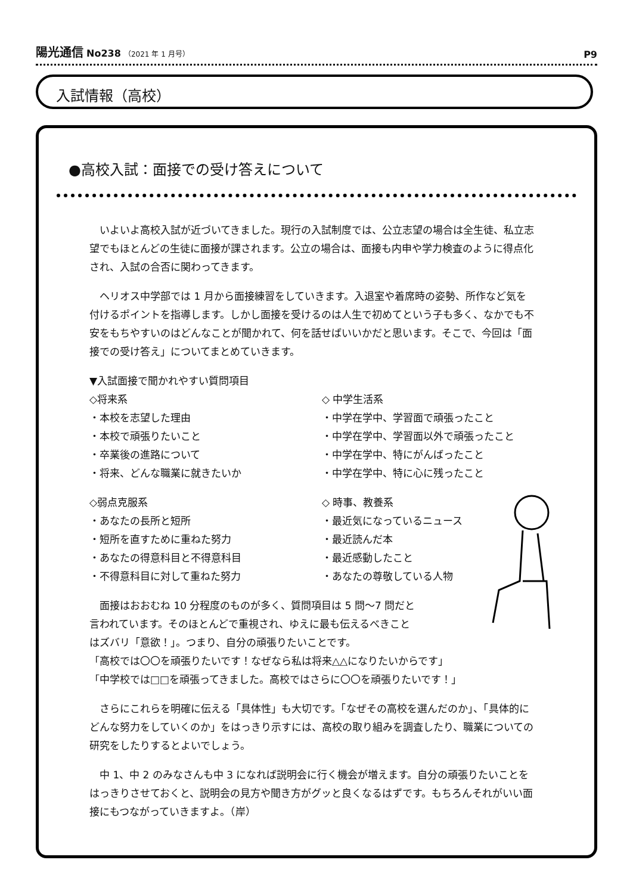陽光通信 No238 （2021 年 1 月号）
P9
入試情報（高校）
●高校入試：面接での受け答えについて
　いよいよ高校入試が近づいてきました。現行の入試制度では、公立志望の場合は全生徒、私立志望でもほとんどの生徒に面接が課されます。公立の場合は、面接も内申や学力検査のように得点化され、入試の合否に関わってきます。
　ヘリオス中学部では 1 月から面接練習をしていきます。入退室や着席時の姿勢、所作など気を付けるポイントを指導します。しかし面接を受けるのは人生で初めてという子も多く、なかでも不安をもちやすいのはどんなことが聞かれて、何を話せばいいかだと思います。そこで、今回は「面接での受け答え」についてまとめていきます。
▼入試面接で聞かれやすい質問項目
◇将来系
・本校を志望した理由
・本校で頑張りたいこと
・卒業後の進路について
・将来、どんな職業に就きたいか
◇ 中学生活系
・中学在学中、学習面で頑張ったこと
・中学在学中、学習面以外で頑張ったこと
・中学在学中、特にがんばったこと
・中学在学中、特に心に残ったこと
◇弱点克服系
・あなたの長所と短所
・短所を直すために重ねた努力
・あなたの得意科目と不得意科目
・不得意科目に対して重ねた努力
◇ 時事、教養系
・最近気になっているニュース
・最近読んだ本
・最近感動したこと
・あなたの尊敬している人物
　面接はおおむね 10 分程度のものが多く、質問項目は 5 問～7 問だと
言われています。そのほとんどで重視され、ゆえに最も伝えるべきこと
はズバリ「意欲！」。つまり、自分の頑張りたいことです。
「高校では〇〇を頑張りたいです！なぜなら私は将来△△になりたいからです」
「中学校では□□を頑張ってきました。高校ではさらに〇〇を頑張りたいです！」
　さらにこれらを明確に伝える「具体性」も大切です。「なぜその高校を選んだのか」、「具体的にどんな努力をしていくのか」をはっきり示すには、高校の取り組みを調査したり、職業についての研究をしたりするとよいでしょう。
　中 1、中 2 のみなさんも中 3 になれば説明会に行く機会が増えます。自分の頑張りたいことをはっきりさせておくと、説明会の見方や聞き方がグッと良くなるはずです。もちろんそれがいい面接にもつながっていきますよ。（岸）